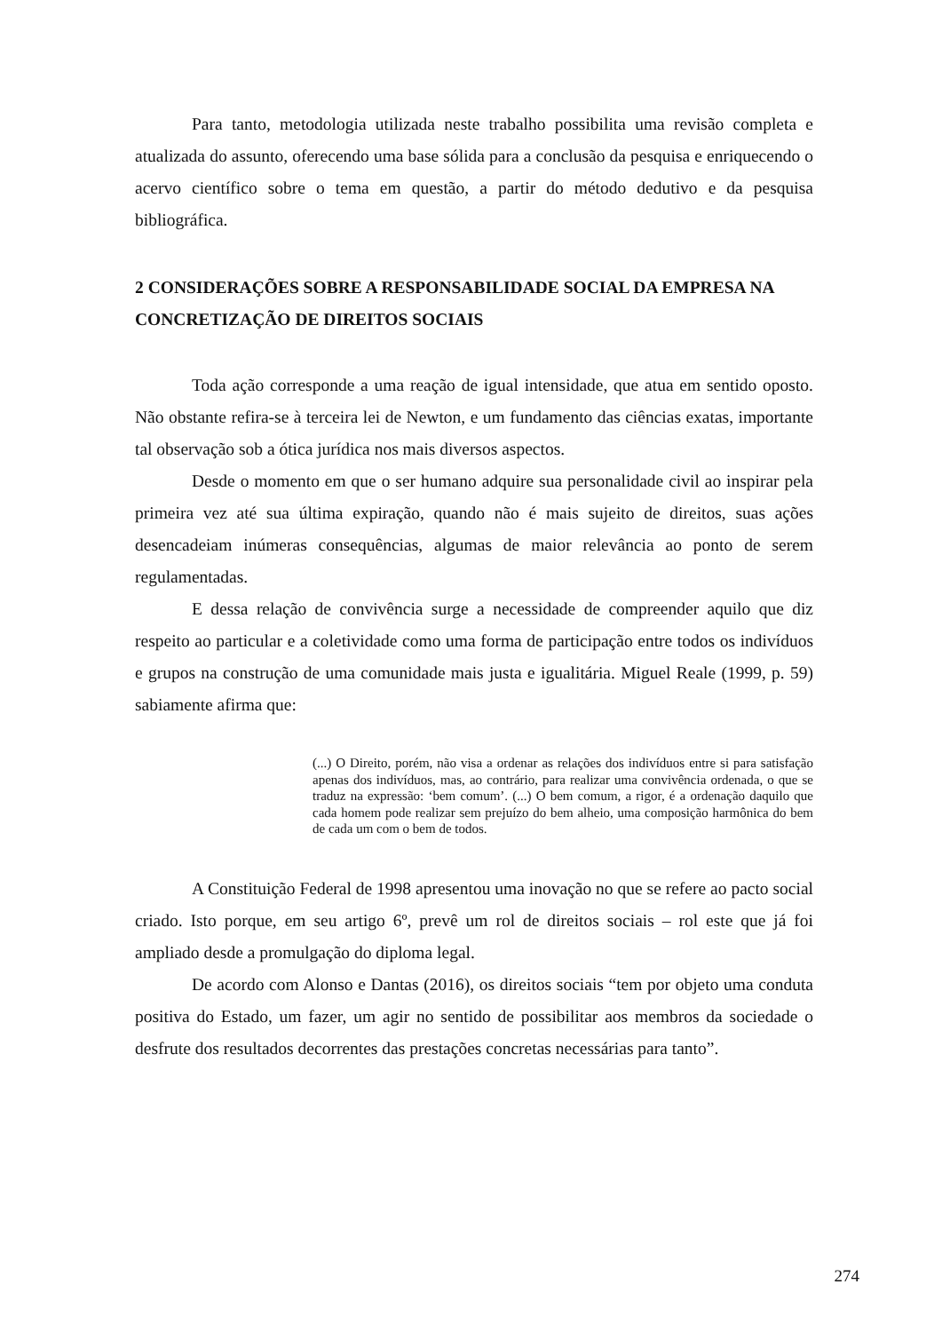Para tanto, metodologia utilizada neste trabalho possibilita uma revisão completa e atualizada do assunto, oferecendo uma base sólida para a conclusão da pesquisa e enriquecendo o acervo científico sobre o tema em questão, a partir do método dedutivo e da pesquisa bibliográfica.
2 CONSIDERAÇÕES SOBRE A RESPONSABILIDADE SOCIAL DA EMPRESA NA CONCRETIZAÇÃO DE DIREITOS SOCIAIS
Toda ação corresponde a uma reação de igual intensidade, que atua em sentido oposto. Não obstante refira-se à terceira lei de Newton, e um fundamento das ciências exatas, importante tal observação sob a ótica jurídica nos mais diversos aspectos.
Desde o momento em que o ser humano adquire sua personalidade civil ao inspirar pela primeira vez até sua última expiração, quando não é mais sujeito de direitos, suas ações desencadeiam inúmeras consequências, algumas de maior relevância ao ponto de serem regulamentadas.
E dessa relação de convivência surge a necessidade de compreender aquilo que diz respeito ao particular e a coletividade como uma forma de participação entre todos os indivíduos e grupos na construção de uma comunidade mais justa e igualitária. Miguel Reale (1999, p. 59) sabiamente afirma que:
(...) O Direito, porém, não visa a ordenar as relações dos indivíduos entre si para satisfação apenas dos indivíduos, mas, ao contrário, para realizar uma convivência ordenada, o que se traduz na expressão: ‘bem comum’. (...) O bem comum, a rigor, é a ordenação daquilo que cada homem pode realizar sem prejuízo do bem alheio, uma composição harmônica do bem de cada um com o bem de todos.
A Constituição Federal de 1998 apresentou uma inovação no que se refere ao pacto social criado. Isto porque, em seu artigo 6º, prevê um rol de direitos sociais – rol este que já foi ampliado desde a promulgação do diploma legal.
De acordo com Alonso e Dantas (2016), os direitos sociais “tem por objeto uma conduta positiva do Estado, um fazer, um agir no sentido de possibilitar aos membros da sociedade o desfrute dos resultados decorrentes das prestações concretas necessárias para tanto”.
274